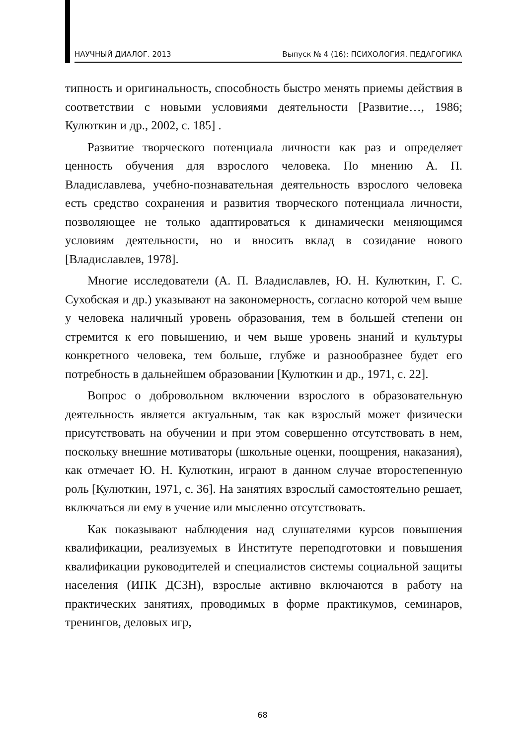НАУЧНЫЙ ДИАЛОГ. 2013 Выпуск № 4 (16): ПСИХОЛОГИЯ. ПЕДАГОГИКА
типность и оригинальность, способность быстро менять приемы действия в соответствии с новыми условиями деятельности [Развитие…, 1986; Кулюткин и др., 2002, с. 185] .
Развитие творческого потенциала личности как раз и определяет ценность обучения для взрослого человека. По мнению А. П. Владиславлева, учебно-познавательная деятельность взрослого человека есть средство сохранения и развития творческого потенциала личности, позволяющее не только адаптироваться к динамически меняющимся условиям деятельности, но и вносить вклад в созидание нового [Владиславлев, 1978].
Многие исследователи (А. П. Владиславлев, Ю. Н. Кулюткин, Г. С. Сухобская и др.) указывают на закономерность, согласно которой чем выше у человека наличный уровень образования, тем в большей степени он стремится к его повышению, и чем выше уровень знаний и культуры конкретного человека, тем больше, глубже и разнообразнее будет его потребность в дальнейшем образовании [Кулюткин и др., 1971, с. 22].
Вопрос о добровольном включении взрослого в образовательную деятельность является актуальным, так как взрослый может физически присутствовать на обучении и при этом совершенно отсутствовать в нем, поскольку внешние мотиваторы (школьные оценки, поощрения, наказания), как отмечает Ю. Н. Кулюткин, играют в данном случае второстепенную роль [Кулюткин, 1971, с. 36]. На занятиях взрослый самостоятельно решает, включаться ли ему в учение или мысленно отсутствовать.
Как показывают наблюдения над слушателями курсов повышения квалификации, реализуемых в Институте переподготовки и повышения квалификации руководителей и специалистов системы социальной защиты населения (ИПК ДСЗН), взрослые активно включаются в работу на практических занятиях, проводимых в форме практикумов, семинаров, тренингов, деловых игр,
68